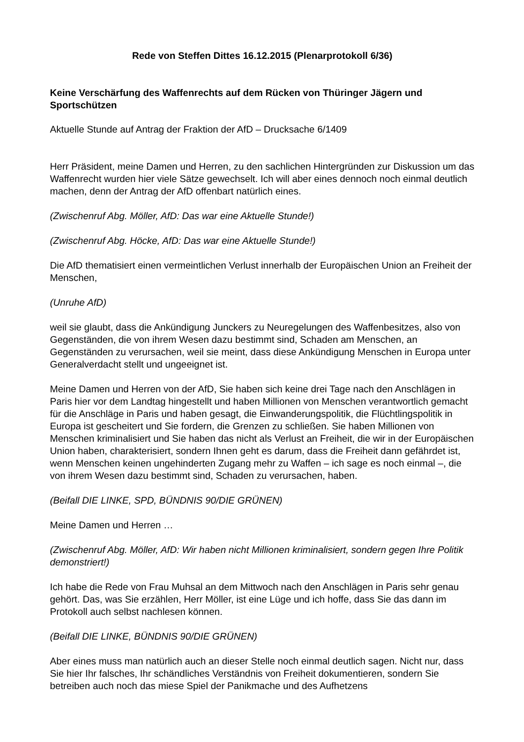Rede von Steffen Dittes 16.12.2015 (Plenarprotokoll 6/36)
Keine Verschärfung des Waffenrechts auf dem Rücken von Thüringer Jägern und Sportschützen
Aktuelle Stunde auf Antrag der Fraktion der AfD – Drucksache 6/1409
Herr Präsident, meine Damen und Herren, zu den sachlichen Hintergründen zur Diskussion um das Waffenrecht wurden hier viele Sätze gewechselt. Ich will aber eines dennoch noch einmal deutlich machen, denn der Antrag der AfD offenbart natürlich eines.
(Zwischenruf Abg. Möller, AfD: Das war eine Aktuelle Stunde!)
(Zwischenruf Abg. Höcke, AfD: Das war eine Aktuelle Stunde!)
Die AfD thematisiert einen vermeintlichen Verlust innerhalb der Europäischen Union an Freiheit der Menschen,
(Unruhe AfD)
weil sie glaubt, dass die Ankündigung Junckers zu Neuregelungen des Waffenbesitzes, also von Gegenständen, die von ihrem Wesen dazu bestimmt sind, Schaden am Menschen, an Gegenständen zu verursachen, weil sie meint, dass diese Ankündigung Menschen in Europa unter Generalverdacht stellt und ungeeignet ist.
Meine Damen und Herren von der AfD, Sie haben sich keine drei Tage nach den Anschlägen in Paris hier vor dem Landtag hingestellt und haben Millionen von Menschen verantwortlich gemacht für die Anschläge in Paris und haben gesagt, die Einwanderungspolitik, die Flüchtlingspolitik in Europa ist gescheitert und Sie fordern, die Grenzen zu schließen. Sie haben Millionen von Menschen kriminalisiert und Sie haben das nicht als Verlust an Freiheit, die wir in der Europäischen Union haben, charakterisiert, sondern Ihnen geht es darum, dass die Freiheit dann gefährdet ist, wenn Menschen keinen ungehinderten Zugang mehr zu Waffen – ich sage es noch einmal –, die von ihrem Wesen dazu bestimmt sind, Schaden zu verursachen, haben.
(Beifall DIE LINKE, SPD, BÜNDNIS 90/DIE GRÜNEN)
Meine Damen und Herren …
(Zwischenruf Abg. Möller, AfD: Wir haben nicht Millionen kriminalisiert, sondern gegen Ihre Politik demonstriert!)
Ich habe die Rede von Frau Muhsal an dem Mittwoch nach den Anschlägen in Paris sehr genau gehört. Das, was Sie erzählen, Herr Möller, ist eine Lüge und ich hoffe, dass Sie das dann im Protokoll auch selbst nachlesen können.
(Beifall DIE LINKE, BÜNDNIS 90/DIE GRÜNEN)
Aber eines muss man natürlich auch an dieser Stelle noch einmal deutlich sagen. Nicht nur, dass Sie hier Ihr falsches, Ihr schändliches Verständnis von Freiheit dokumentieren, sondern Sie betreiben auch noch das miese Spiel der Panikmache und des Aufhetzens